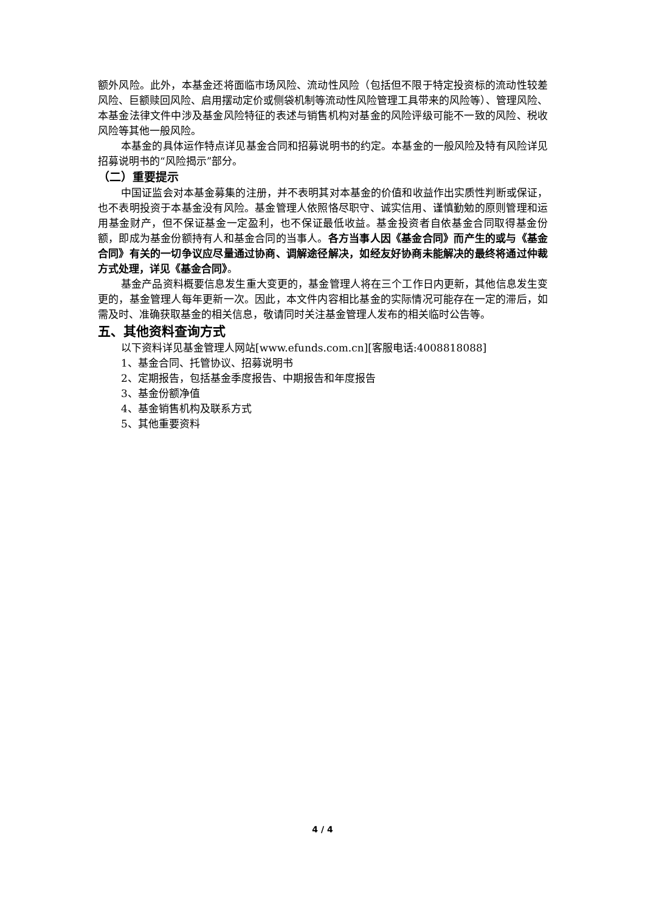额外风险。此外，本基金还将面临市场风险、流动性风险（包括但不限于特定投资标的流动性较差风险、巨额赎回风险、启用摆动定价或侧袋机制等流动性风险管理工具带来的风险等）、管理风险、本基金法律文件中涉及基金风险特征的表述与销售机构对基金的风险评级可能不一致的风险、税收风险等其他一般风险。
本基金的具体运作特点详见基金合同和招募说明书的约定。本基金的一般风险及特有风险详见招募说明书的“风险揭示”部分。
（二）重要提示
中国证监会对本基金募集的注册，并不表明其对本基金的价值和收益作出实质性判断或保证，也不表明投资于本基金没有风险。基金管理人依照恪尽职守、诚实信用、谨慎勤勉的原则管理和运用基金财产，但不保证基金一定盈利，也不保证最低收益。基金投资者自依基金合同取得基金份额，即成为基金份额持有人和基金合同的当事人。各方当事人因《基金合同》而产生的或与《基金合同》有关的一切争议应尽量通过协商、调解途径解决，如经友好协商未能解决的最终将通过仲裁方式处理，详见《基金合同》。
基金产品资料概要信息发生重大变更的，基金管理人将在三个工作日内更新，其他信息发生变更的，基金管理人每年更新一次。因此，本文件内容相比基金的实际情况可能存在一定的滞后，如需及时、准确获取基金的相关信息，敬请同时关注基金管理人发布的相关临时公告等。
五、其他资料查询方式
以下资料详见基金管理人网站[www.efunds.com.cn][客服电话:4008818088]
1、基金合同、托管协议、招募说明书
2、定期报告，包括基金季度报告、中期报告和年度报告
3、基金份额净值
4、基金销售机构及联系方式
5、其他重要资料
4 / 4